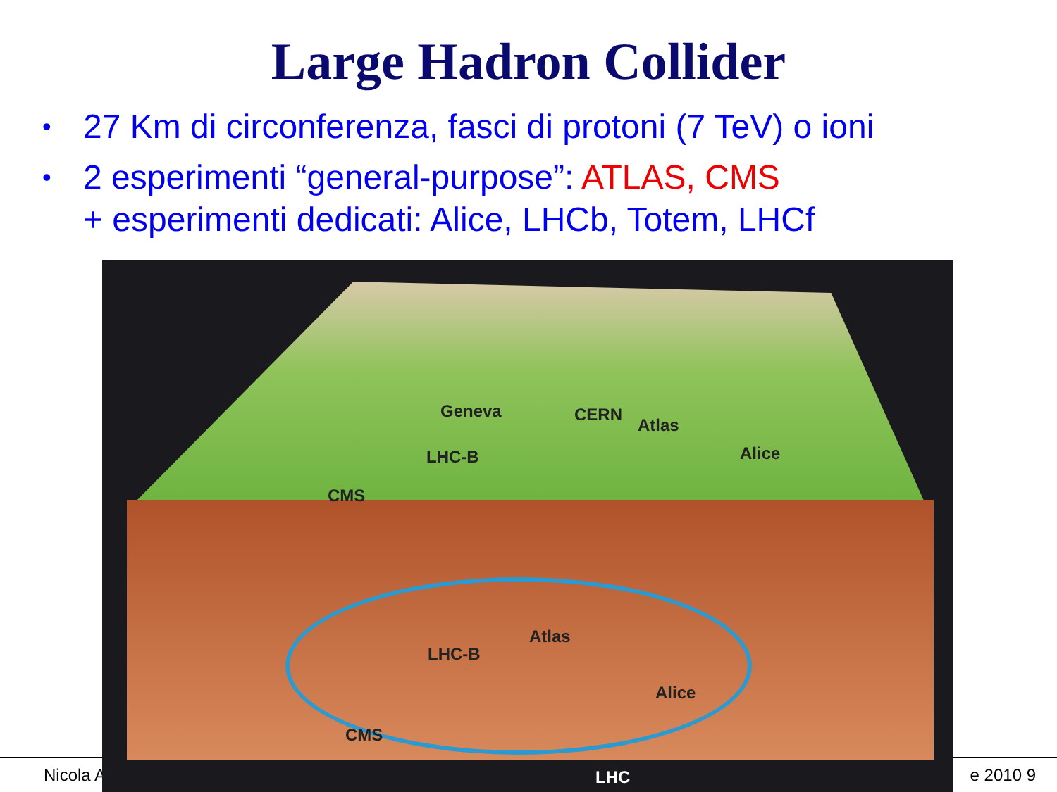Large Hadron Collider
• 27 Km di circonferenza, fasci di protoni (7 TeV) o ioni
• 2 esperimenti “general-purpose”: ATLAS, CMS
+ esperimenti dedicati: Alice, LHCb, Totem, LHCf
Nicola A e 2010 9
Geneva CERN
Atlas
LHC-B Alice
CMS
Atlas
LHC-B
Alice
LHC
CMS